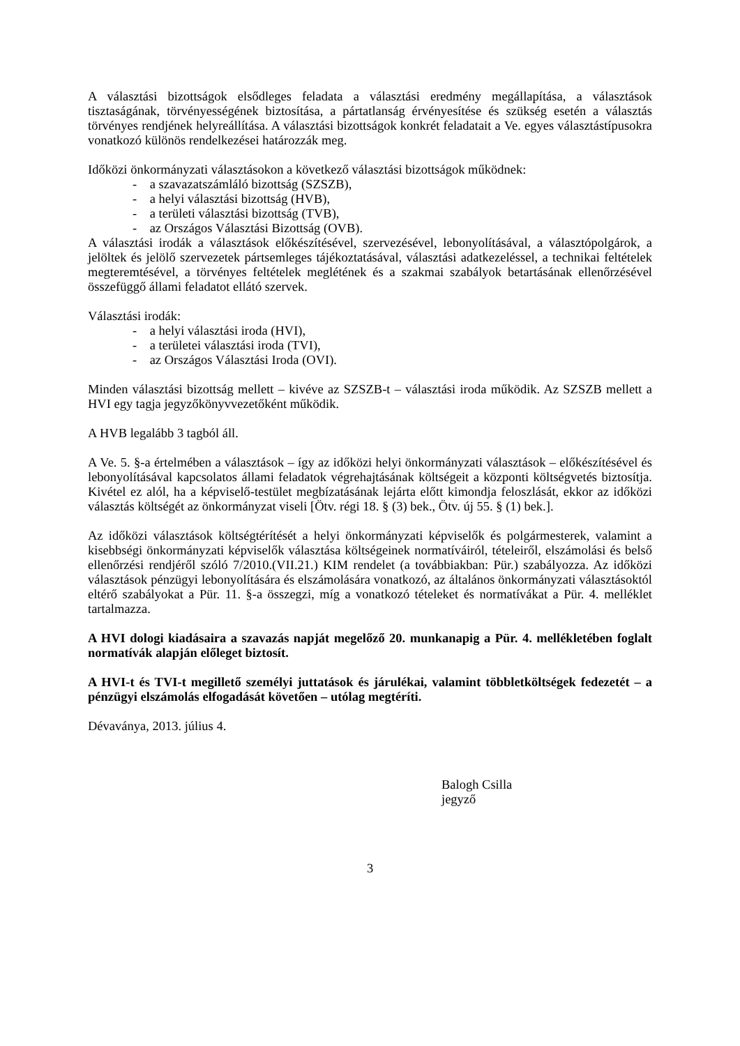A választási bizottságok elsődleges feladata a választási eredmény megállapítása, a választások tisztaságának, törvényességének biztosítása, a pártatlanság érvényesítése és szükség esetén a választás törvényes rendjének helyreállítása. A választási bizottságok konkrét feladatait a Ve. egyes választástípusokra vonatkozó különös rendelkezései határozzák meg.
Időközi önkormányzati választásokon a következő választási bizottságok működnek:
- a szavazatszámláló bizottság (SZSZB),
- a helyi választási bizottság (HVB),
- a területi választási bizottság (TVB),
- az Országos Választási Bizottság (OVB).
A választási irodák a választások előkészítésével, szervezésével, lebonyolításával, a választópolgárok, a jelöltek és jelölő szervezetek pártsemleges tájékoztatásával, választási adatkezeléssel, a technikai feltételek megteremtésével, a törvényes feltételek meglétének és a szakmai szabályok betartásának ellenőrzésével összefüggő állami feladatot ellátó szervek.
Választási irodák:
- a helyi választási iroda (HVI),
- a területei választási iroda (TVI),
- az Országos Választási Iroda (OVI).
Minden választási bizottság mellett – kivéve az SZSZB-t – választási iroda működik. Az SZSZB mellett a HVI egy tagja jegyzőkönyvvezetőként működik.
A HVB legalább 3 tagból áll.
A Ve. 5. §-a értelmében a választások – így az időközi helyi önkormányzati választások – előkészítésével és lebonyolításával kapcsolatos állami feladatok végrehajtásának költségeit a központi költségvetés biztosítja. Kivétel ez alól, ha a képviselő-testület megbízatásának lejárta előtt kimondja feloszlását, ekkor az időközi választás költségét az önkormányzat viseli [Ötv. régi 18. § (3) bek., Ötv. új 55. § (1) bek.].
Az időközi választások költségtérítését a helyi önkormányzati képviselők és polgármesterek, valamint a kisebbségi önkormányzati képviselők választása költségeinek normatíváiról, tételeiről, elszámolási és belső ellenőrzési rendjéről szóló 7/2010.(VII.21.) KIM rendelet (a továbbiakban: Pür.) szabályozza. Az időközi választások pénzügyi lebonyolítására és elszámolására vonatkozó, az általános önkormányzati választásoktól eltérő szabályokat a Pür. 11. §-a összegzi, míg a vonatkozó tételeket és normatívákat a Pür. 4. melléklet tartalmazza.
A HVI dologi kiadásaira a szavazás napját megelőző 20. munkanapig a Pür. 4. mellékletében foglalt normatívák alapján előleget biztosít.
A HVI-t és TVI-t megillető személyi juttatások és járulékai, valamint többletköltségek fedezetét – a pénzügyi elszámolás elfogadását követően – utólag megtéríti.
Dévaványa, 2013. július 4.
Balogh Csilla
jegyző
3